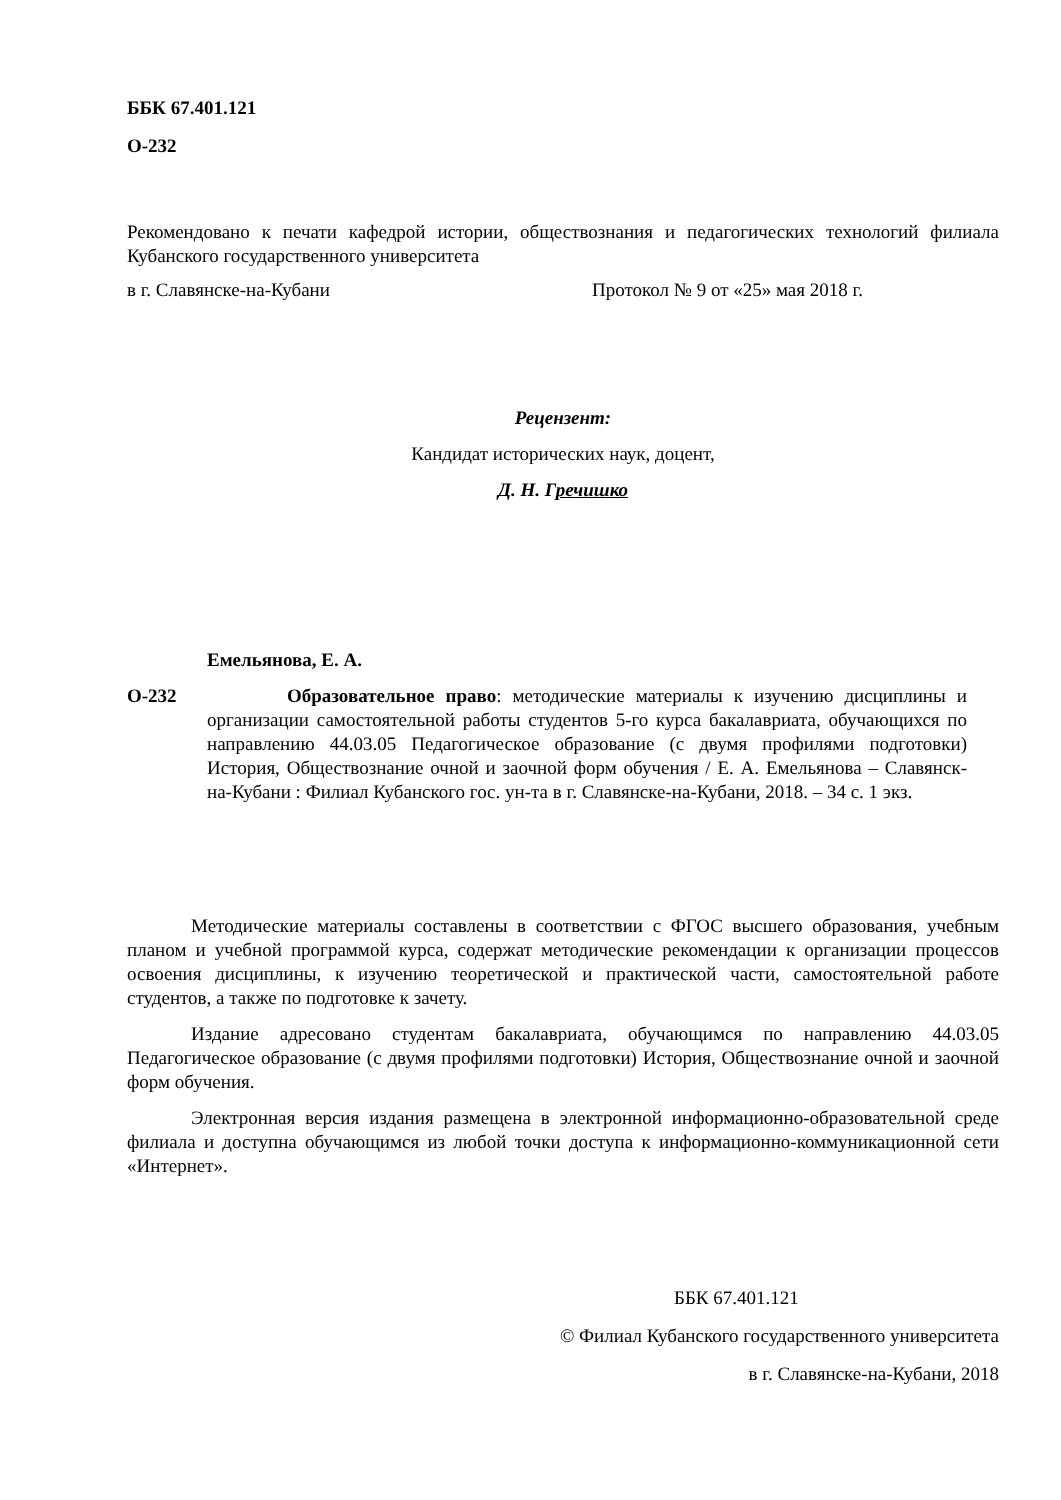ББК 67.401.121
О-232
Рекомендовано к печати кафедрой истории, обществознания и педагогических технологий филиала Кубанского государственного университета
в г. Славянске-на-Кубани Протокол № 9 от «25» мая 2018 г.
Рецензент:
Кандидат исторических наук, доцент,
Д. Н. Гречишко
Емельянова, Е. А.
О-232 Образовательное право: методические материалы к изучению дисциплины и организации самостоятельной работы студентов 5-го курса бакалавриата, обучающихся по направлению 44.03.05 Педагогическое образование (с двумя профилями подготовки) История, Обществознание очной и заочной форм обучения / Е. А. Емельянова – Славянск-на-Кубани : Филиал Кубанского гос. ун-та в г. Славянске-на-Кубани, 2018. – 34 с. 1 экз.
Методические материалы составлены в соответствии с ФГОС высшего образования, учебным планом и учебной программой курса, содержат методические рекомендации к организации процессов освоения дисциплины, к изучению теоретической и практической части, самостоятельной работе студентов, а также по подготовке к зачету.
Издание адресовано студентам бакалавриата, обучающимся по направлению 44.03.05 Педагогическое образование (с двумя профилями подготовки) История, Обществознание очной и заочной форм обучения.
Электронная версия издания размещена в электронной информационно-образовательной среде филиала и доступна обучающимся из любой точки доступа к информационно-коммуникационной сети «Интернет».
ББК 67.401.121
© Филиал Кубанского государственного университета
в г. Славянске-на-Кубани, 2018